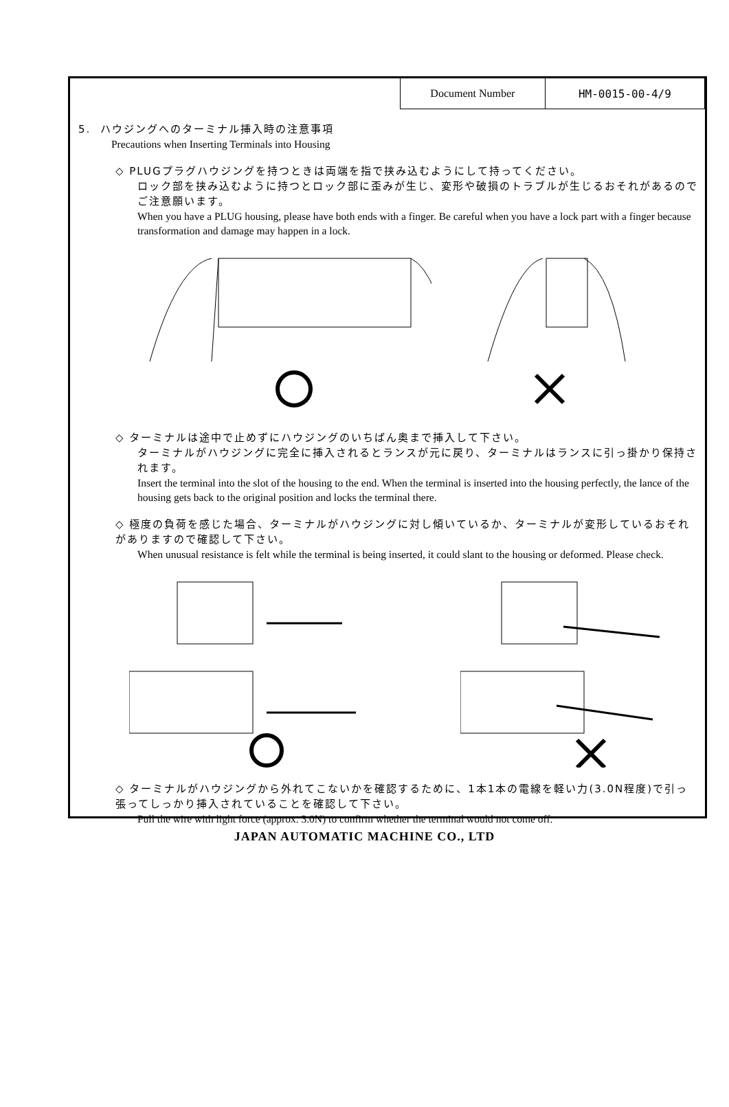| Document Number | HM-0015-00-4/9 |
5. ハウジングへのターミナル挿入時の注意事項
Precautions when Inserting Terminals into Housing
◇ PLUGプラグハウジングを持つときは両端を指で挟み込むようにして持ってください。
ロック部を挟み込むように持つとロック部に歪みが生じ、変形や破損のトラブルが生じるおそれがあるのでご注意願います。
When you have a PLUG housing, please have both ends with a finger. Be careful when you have a lock part with a finger because transformation and damage may happen in a lock.
◇ ターミナルは途中で止めずにハウジングのいちばん奥まで挿入して下さい。
ターミナルがハウジングに完全に挿入されるとランスが元に戻り、ターミナルはランスに引っ掛かり保持されます。
Insert the terminal into the slot of the housing to the end. When the terminal is inserted into the housing perfectly, the lance of the housing gets back to the original position and locks the terminal there.
◇ 極度の負荷を感じた場合、ターミナルがハウジングに対し傾いているか、ターミナルが変形しているおそれがありますので確認して下さい。
When unusual resistance is felt while the terminal is being inserted, it could slant to the housing or deformed. Please check.
◇ ターミナルがハウジングから外れてこないかを確認するために、1本1本の電線を軽い力(3.0N程度)で引っ張ってしっかり挿入されていることを確認して下さい。
Pull the wire with light force (approx. 3.0N) to confirm whether the terminal would not come off.
JAPAN AUTOMATIC MACHINE CO., LTD